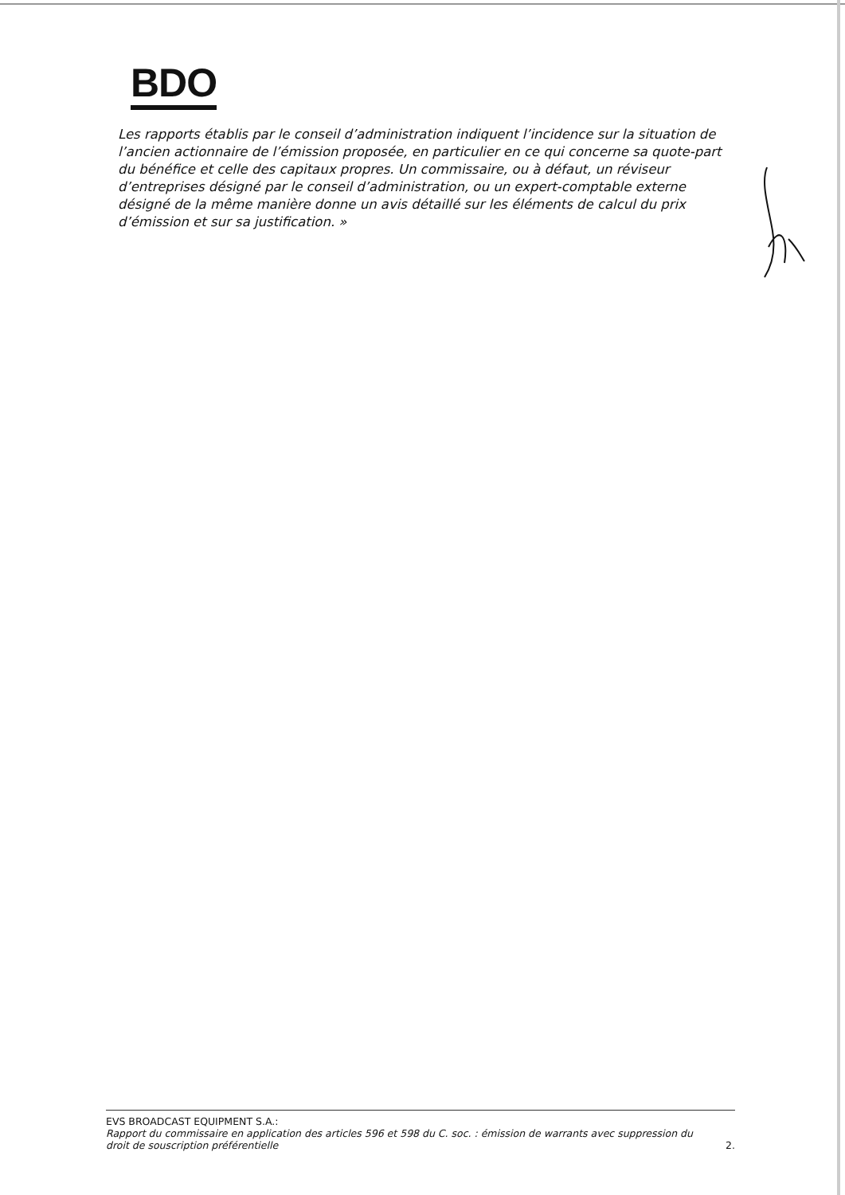BDO
Les rapports établis par le conseil d’administration indiquent l’incidence sur la situation de l’ancien actionnaire de l’émission proposée, en particulier en ce qui concerne sa quote-part du bénéfice et celle des capitaux propres. Un commissaire, ou à défaut, un réviseur d’entreprises désigné par le conseil d’administration, ou un expert-comptable externe désigné de la même manière donne un avis détaillé sur les éléments de calcul du prix d’émission et sur sa justification. »
EVS BROADCAST EQUIPMENT S.A.:
Rapport du commissaire en application des articles 596 et 598 du C. soc. : émission de warrants avec suppression du
droit de souscription préférentielle 2.